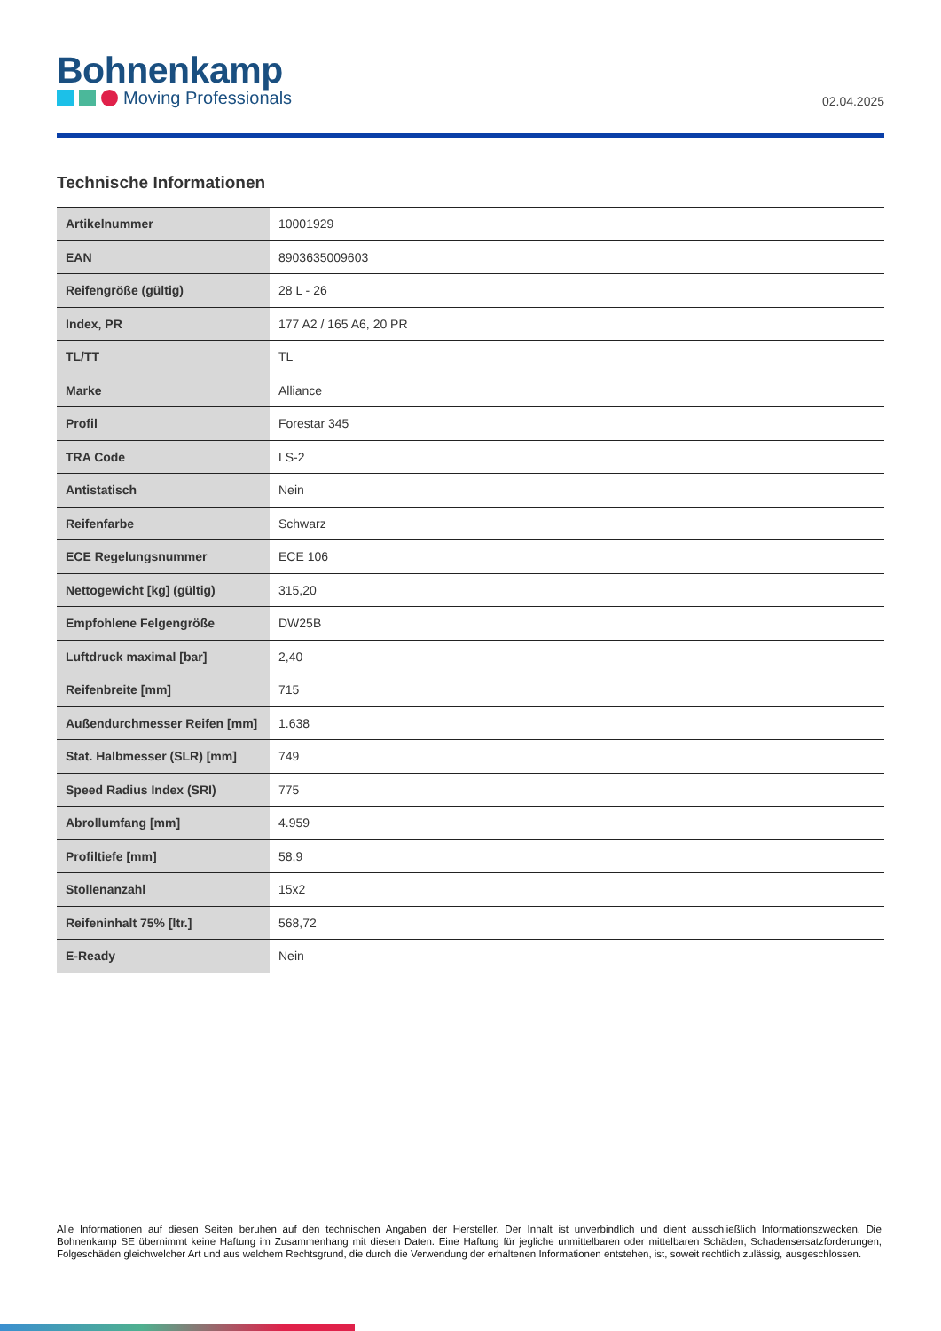Bohnenkamp
Moving Professionals
02.04.2025
Technische Informationen
| Artikelnummer | 10001929 |
| EAN | 8903635009603 |
| Reifengröße (gültig) | 28 L - 26 |
| Index, PR | 177 A2 / 165 A6, 20 PR |
| TL/TT | TL |
| Marke | Alliance |
| Profil | Forestar 345 |
| TRA Code | LS-2 |
| Antistatisch | Nein |
| Reifenfarbe | Schwarz |
| ECE Regelungsnummer | ECE 106 |
| Nettogewicht [kg] (gültig) | 315,20 |
| Empfohlene Felgengröße | DW25B |
| Luftdruck maximal [bar] | 2,40 |
| Reifenbreite [mm] | 715 |
| Außendurchmesser Reifen [mm] | 1.638 |
| Stat. Halbmesser (SLR) [mm] | 749 |
| Speed Radius Index (SRI) | 775 |
| Abrollumfang [mm] | 4.959 |
| Profiltiefe [mm] | 58,9 |
| Stollenanzahl | 15x2 |
| Reifeninhalt 75% [ltr.] | 568,72 |
| E-Ready | Nein |
Alle Informationen auf diesen Seiten beruhen auf den technischen Angaben der Hersteller. Der Inhalt ist unverbindlich und dient ausschließlich Informationszwecken. Die Bohnenkamp SE übernimmt keine Haftung im Zusammenhang mit diesen Daten. Eine Haftung für jegliche unmittelbaren oder mittelbaren Schäden, Schadensersatzforderungen, Folgeschäden gleichwelcher Art und aus welchem Rechtsgrund, die durch die Verwendung der erhaltenen Informationen entstehen, ist, soweit rechtlich zulässig, ausgeschlossen.